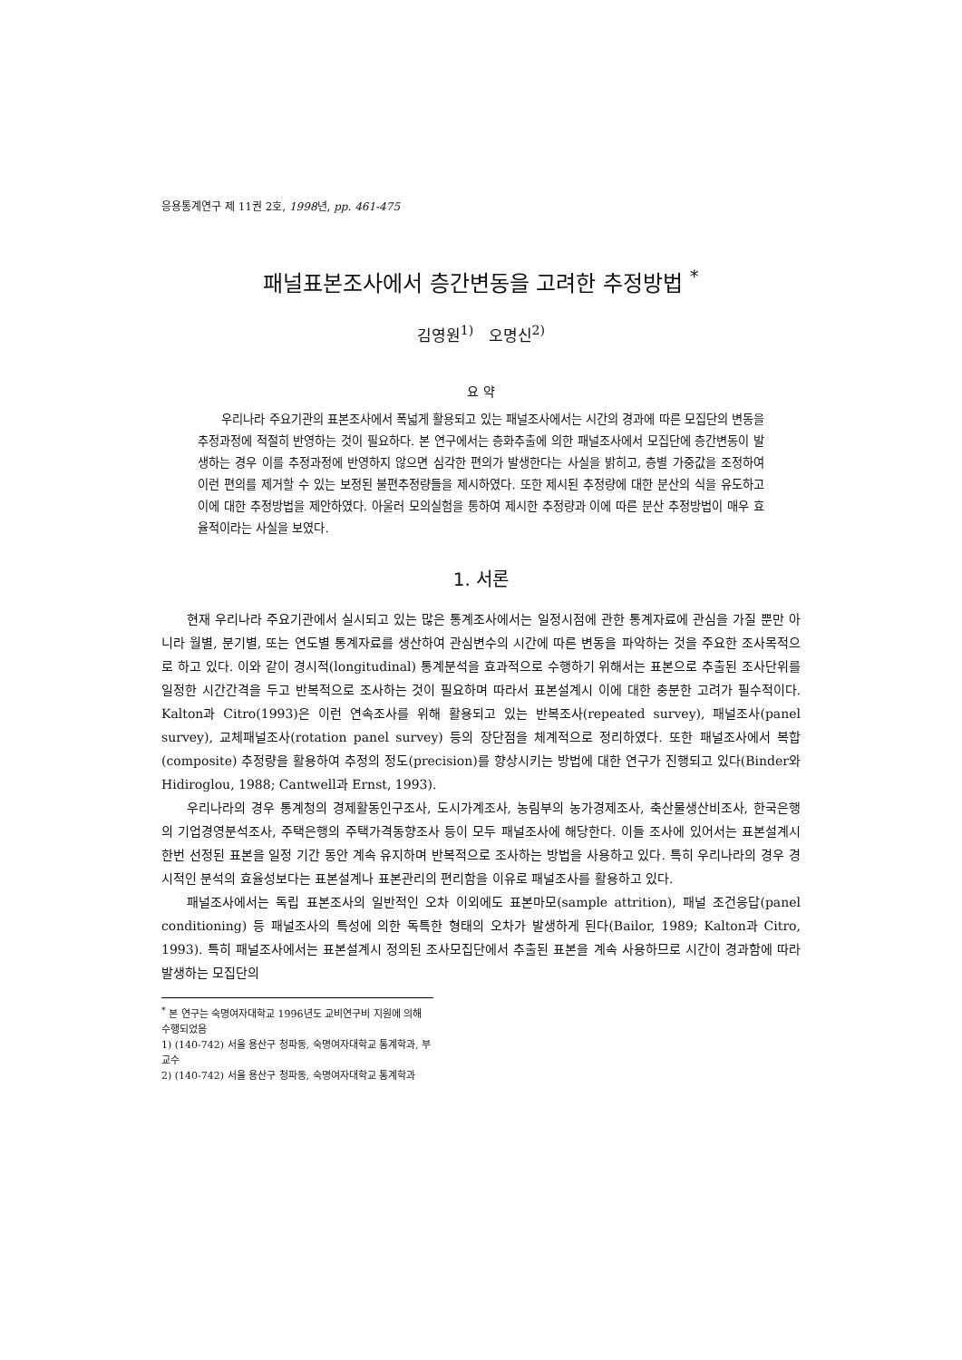응용통계연구 제 11권 2호, 1998년, pp. 461-475
패널표본조사에서 층간변동을 고려한 추정방법 <sup>*</sup>
김영원<sup>1)</sup> 오명신<sup>2)</sup>
요 약
우리나라 주요기관의 표본조사에서 폭넓게 활용되고 있는 패널조사에서는 시간의 경과에 따른 모집단의 변동을 추정과정에 적절히 반영하는 것이 필요하다. 본 연구에서는 층화추출에 의한 패널조사에서 모집단에 층간변동이 발생하는 경우 이를 추정과정에 반영하지 않으면 심각한 편의가 발생한다는 사실을 밝히고, 층별 가중값을 조정하여 이런 편의를 제거할 수 있는 보정된 불편추정량들을 제시하였다. 또한 제시된 추정량에 대한 분산의 식을 유도하고 이에 대한 추정방법을 제안하였다. 아울러 모의실험을 통하여 제시한 추정량과 이에 따른 분산 추정방법이 매우 효율적이라는 사실을 보였다.
1. 서론
현재 우리나라 주요기관에서 실시되고 있는 많은 통계조사에서는 일정시점에 관한 통계자료에 관심을 가질 뿐만 아니라 월별, 분기별, 또는 연도별 통계자료를 생산하여 관심변수의 시간에 따른 변동을 파악하는 것을 주요한 조사목적으로 하고 있다. 이와 같이 경시적(longitudinal) 통계분석을 효과적으로 수행하기 위해서는 표본으로 추출된 조사단위를 일정한 시간간격을 두고 반복적으로 조사하는 것이 필요하며 따라서 표본설계시 이에 대한 충분한 고려가 필수적이다. Kalton과 Citro(1993)은 이런 연속조사를 위해 활용되고 있는 반복조사(repeated survey), 패널조사(panel survey), 교체패널조사(rotation panel survey) 등의 장단점을 체계적으로 정리하였다. 또한 패널조사에서 복합(composite) 추정량을 활용하여 추정의 정도(precision)를 향상시키는 방법에 대한 연구가 진행되고 있다(Binder와 Hidiroglou, 1988; Cantwell과 Ernst, 1993).
우리나라의 경우 통계청의 경제활동인구조사, 도시가계조사, 농림부의 농가경제조사, 축산물생산비조사, 한국은행의 기업경영분석조사, 주택은행의 주택가격동향조사 등이 모두 패널조사에 해당한다. 이들 조사에 있어서는 표본설계시 한번 선정된 표본을 일정 기간 동안 계속 유지하며 반복적으로 조사하는 방법을 사용하고 있다. 특히 우리나라의 경우 경시적인 분석의 효율성보다는 표본설계나 표본관리의 편리함을 이유로 패널조사를 활용하고 있다.
패널조사에서는 독립 표본조사의 일반적인 오차 이외에도 표본마모(sample attrition), 패널 조건응답(panel conditioning) 등 패널조사의 특성에 의한 독특한 형태의 오차가 발생하게 된다(Bailor, 1989; Kalton과 Citro, 1993). 특히 패널조사에서는 표본설계시 정의된 조사모집단에서 추출된 표본을 계속 사용하므로 시간이 경과함에 따라 발생하는 모집단의
<sup>*</sup> 본 연구는 숙명여자대학교 1996년도 교비연구비 지원에 의해 수행되었음
1) (140-742) 서울 용산구 청파동, 숙명여자대학교 통계학과, 부교수
2) (140-742) 서울 용산구 청파동, 숙명여자대학교 통계학과